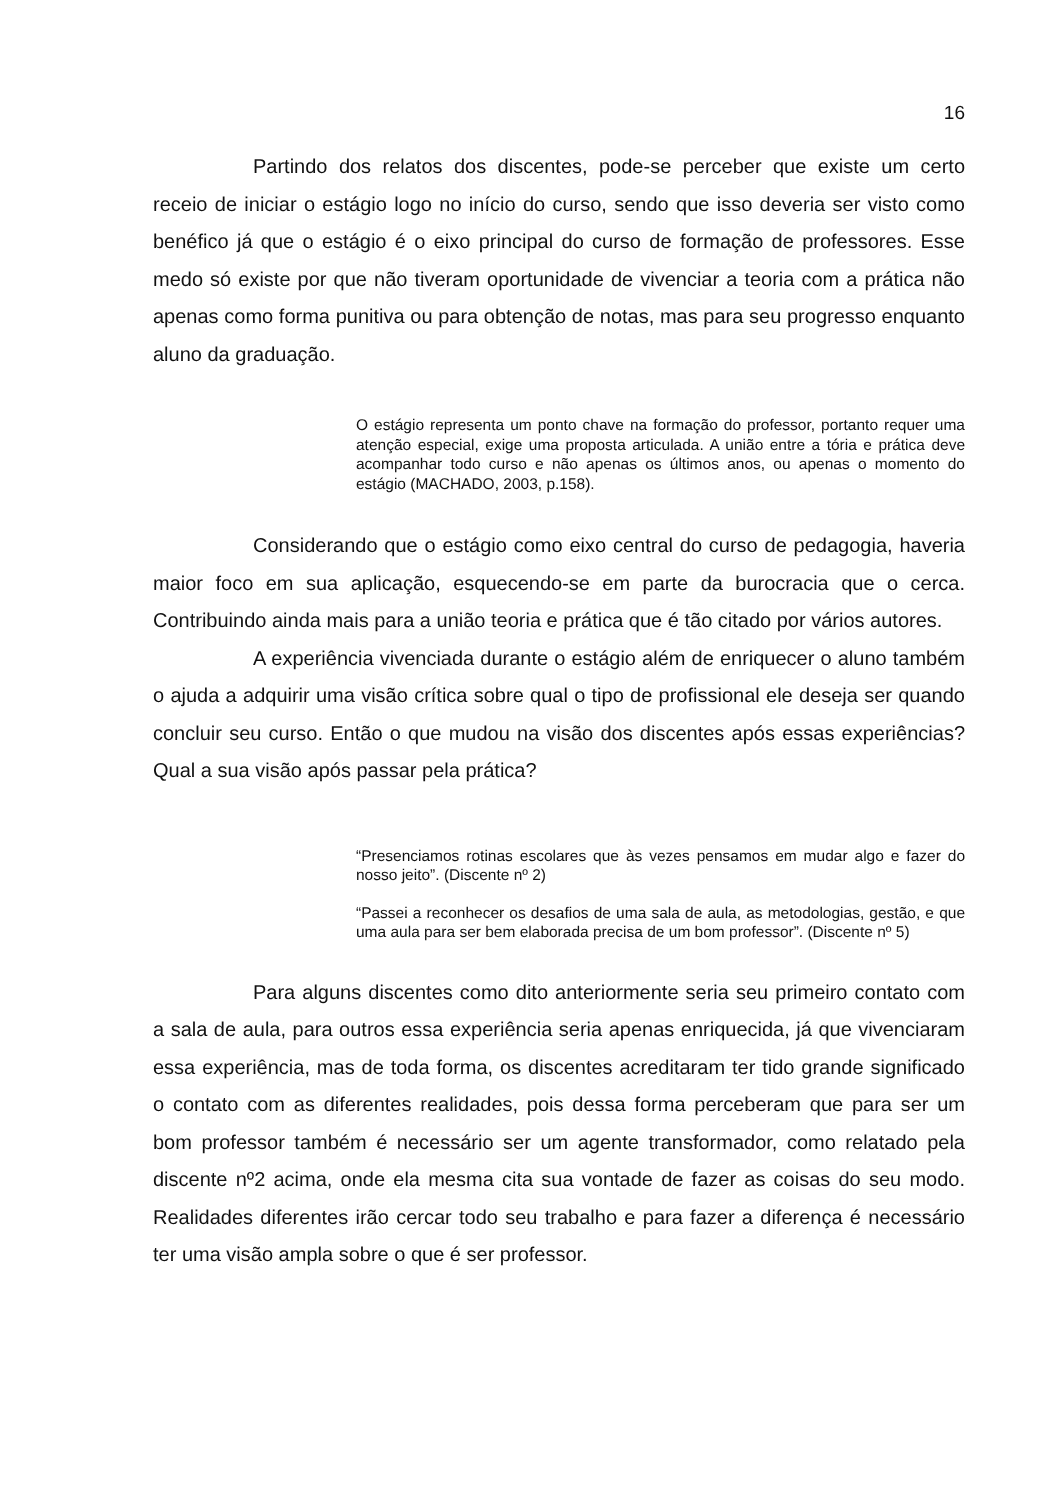16
Partindo dos relatos dos discentes, pode-se perceber que existe um certo receio de iniciar o estágio logo no início do curso, sendo que isso deveria ser visto como benéfico já que o estágio é o eixo principal do curso de formação de professores. Esse medo só existe por que não tiveram oportunidade de vivenciar a teoria com a prática não apenas como forma punitiva ou para obtenção de notas, mas para seu progresso enquanto aluno da graduação.
O estágio representa um ponto chave na formação do professor, portanto requer uma atenção especial, exige uma proposta articulada. A união entre a tória e prática deve acompanhar todo curso e não apenas os últimos anos, ou apenas o momento do estágio (MACHADO, 2003, p.158).
Considerando que o estágio como eixo central do curso de pedagogia, haveria maior foco em sua aplicação, esquecendo-se em parte da burocracia que o cerca. Contribuindo ainda mais para a união teoria e prática que é tão citado por vários autores.
A experiência vivenciada durante o estágio além de enriquecer o aluno também o ajuda a adquirir uma visão crítica sobre qual o tipo de profissional ele deseja ser quando concluir seu curso. Então o que mudou na visão dos discentes após essas experiências? Qual a sua visão após passar pela prática?
“Presenciamos rotinas escolares que às vezes pensamos em mudar algo e fazer do nosso jeito”. (Discente nº 2)
“Passei a reconhecer os desafios de uma sala de aula, as metodologias, gestão, e que uma aula para ser bem elaborada precisa de um bom professor”. (Discente nº 5)
Para alguns discentes como dito anteriormente seria seu primeiro contato com a sala de aula, para outros essa experiência seria apenas enriquecida, já que vivenciaram essa experiência, mas de toda forma, os discentes acreditaram ter tido grande significado o contato com as diferentes realidades, pois dessa forma perceberam que para ser um bom professor também é necessário ser um agente transformador, como relatado pela discente nº2 acima, onde ela mesma cita sua vontade de fazer as coisas do seu modo. Realidades diferentes irão cercar todo seu trabalho e para fazer a diferença é necessário ter uma visão ampla sobre o que é ser professor.